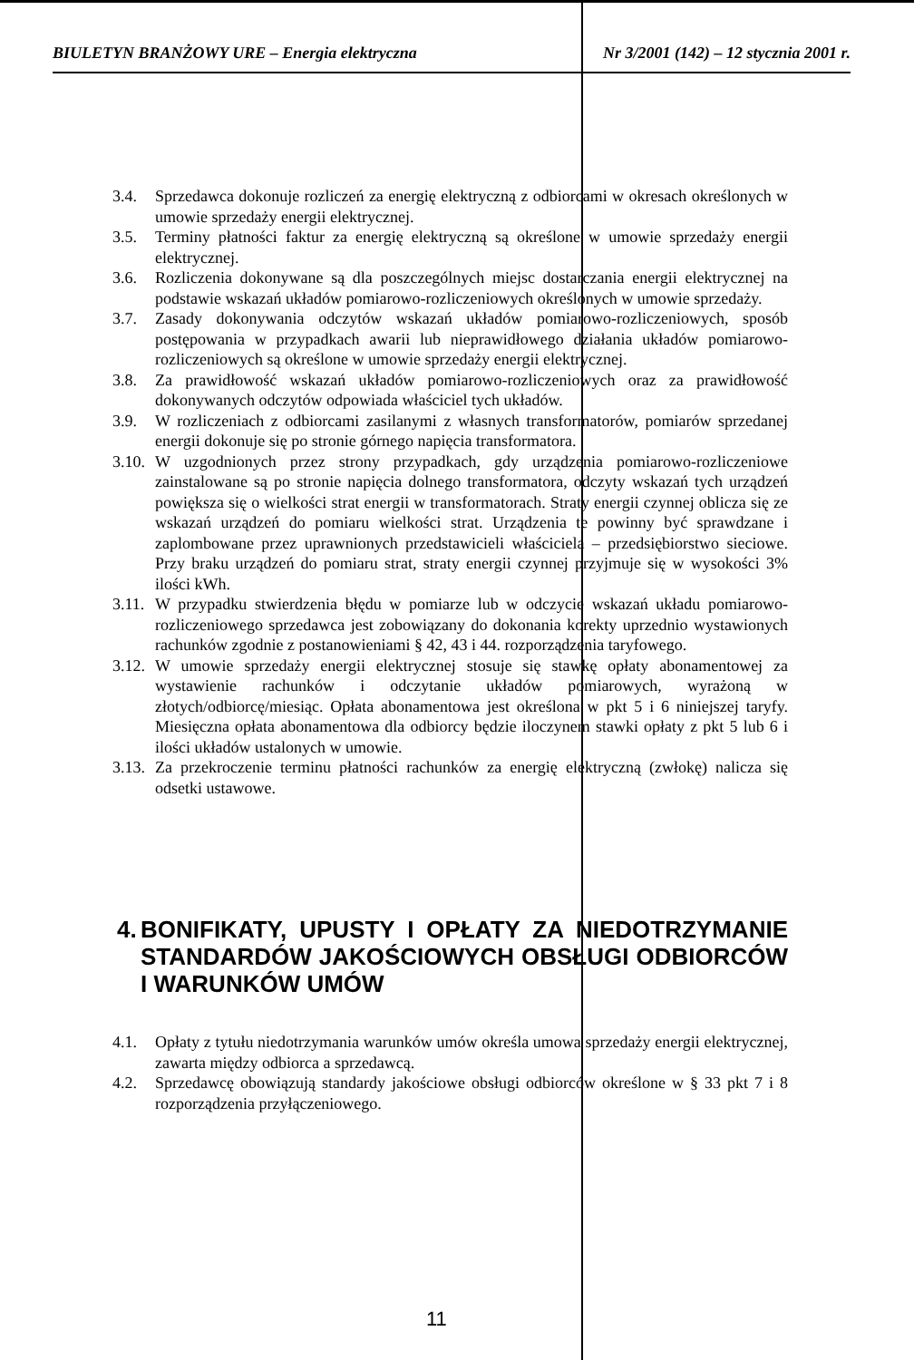BIULETYN BRANŻOWY URE – Energia elektryczna Nr 3/2001 (142) – 12 stycznia 2001 r.
3.4. Sprzedawca dokonuje rozliczeń za energię elektryczną z odbiorcami w okresach określonych w umowie sprzedaży energii elektrycznej.
3.5. Terminy płatności faktur za energię elektryczną są określone w umowie sprzedaży energii elektrycznej.
3.6. Rozliczenia dokonywane są dla poszczególnych miejsc dostarczania energii elektrycznej na podstawie wskazań układów pomiarowo-rozliczeniowych określonych w umowie sprzedaży.
3.7. Zasady dokonywania odczytów wskazań układów pomiarowo-rozliczeniowych, sposób postępowania w przypadkach awarii lub nieprawidłowego działania układów pomiarowo-rozliczeniowych są określone w umowie sprzedaży energii elektrycznej.
3.8. Za prawidłowość wskazań układów pomiarowo-rozliczeniowych oraz za prawidłowość dokonywanych odczytów odpowiada właściciel tych układów.
3.9. W rozliczeniach z odbiorcami zasilanymi z własnych transformatorów, pomiarów sprzedanej energii dokonuje się po stronie górnego napięcia transformatora.
3.10. W uzgodnionych przez strony przypadkach, gdy urządzenia pomiarowo-rozliczeniowe zainstalowane są po stronie napięcia dolnego transformatora, odczyty wskazań tych urządzeń powiększa się o wielkości strat energii w transformatorach. Straty energii czynnej oblicza się ze wskazań urządzeń do pomiaru wielkości strat. Urządzenia te powinny być sprawdzane i zaplombowane przez uprawnionych przedstawicieli właściciela – przedsiębiorstwo sieciowe. Przy braku urządzeń do pomiaru strat, straty energii czynnej przyjmuje się w wysokości 3% ilości kWh.
3.11. W przypadku stwierdzenia błędu w pomiarze lub w odczycie wskazań układu pomiarowo-rozliczeniowego sprzedawca jest zobowiązany do dokonania korekty uprzednio wystawionych rachunków zgodnie z postanowieniami § 42, 43 i 44. rozporządzenia taryfowego.
3.12. W umowie sprzedaży energii elektrycznej stosuje się stawkę opłaty abonamentowej za wystawienie rachunków i odczytanie układów pomiarowych, wyrażoną w złotych/odbiorcę/miesiąc. Opłata abonamentowa jest określona w pkt 5 i 6 niniejszej taryfy. Miesięczna opłata abonamentowa dla odbiorcy będzie iloczynem stawki opłaty z pkt 5 lub 6 i ilości układów ustalonych w umowie.
3.13. Za przekroczenie terminu płatności rachunków za energię elektryczną (zwłokę) nalicza się odsetki ustawowe.
4. BONIFIKATY, UPUSTY I OPŁATY ZA NIEDOTRZYMANIE STANDARDÓW JAKOŚCIOWYCH OBSŁUGI ODBIORCÓW I WARUNKÓW UMÓW
4.1. Opłaty z tytułu niedotrzymania warunków umów określa umowa sprzedaży energii elektrycznej, zawarta między odbiorca a sprzedawcą.
4.2. Sprzedawcę obowiązują standardy jakościowe obsługi odbiorców określone w § 33 pkt 7 i 8 rozporządzenia przyłączeniowego.
11